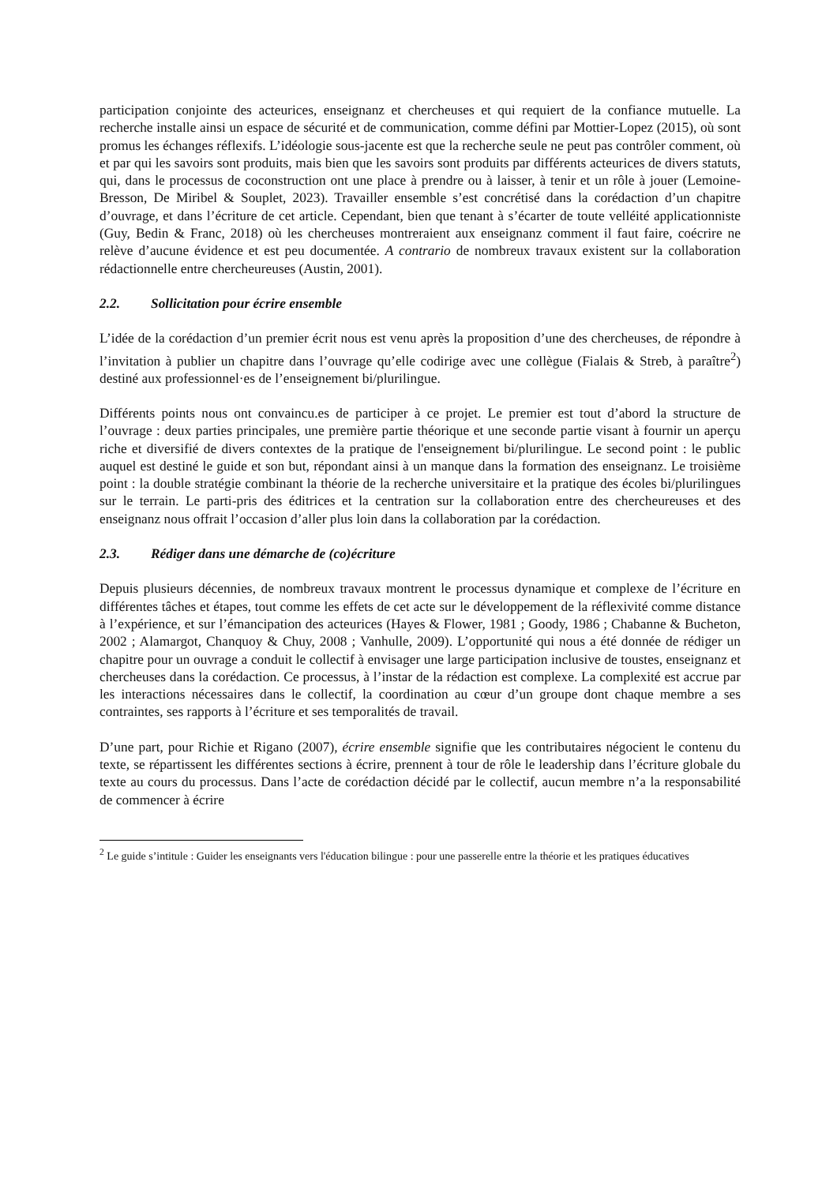participation conjointe des acteurices, enseignanz et chercheuses et qui requiert de la confiance mutuelle. La recherche installe ainsi un espace de sécurité et de communication, comme défini par Mottier-Lopez (2015), où sont promus les échanges réflexifs. L’idéologie sous-jacente est que la recherche seule ne peut pas contrôler comment, où et par qui les savoirs sont produits, mais bien que les savoirs sont produits par différents acteurices de divers statuts, qui, dans le processus de coconstruction ont une place à prendre ou à laisser, à tenir et un rôle à jouer (Lemoine-Bresson, De Miribel & Souplet, 2023). Travailler ensemble s’est concrétisé dans la corédaction d’un chapitre d’ouvrage, et dans l’écriture de cet article. Cependant, bien que tenant à s’écarter de toute velléité applicationniste (Guy, Bedin & Franc, 2018) où les chercheuses montreraient aux enseignanz comment il faut faire, coécrire ne relève d’aucune évidence et est peu documentée. A contrario de nombreux travaux existent sur la collaboration rédactionnelle entre chercheureuses (Austin, 2001).
2.2. Sollicitation pour écrire ensemble
L’idée de la corédaction d’un premier écrit nous est venu après la proposition d’une des chercheuses, de répondre à l’invitation à publier un chapitre dans l’ouvrage qu’elle codirige avec une collègue (Fialais & Streb, à paraître<sup>2</sup>) destiné aux professionnel·es de l’enseignement bi/plurilingue.
Différents points nous ont convaincu.es de participer à ce projet. Le premier est tout d’abord la structure de l’ouvrage : deux parties principales, une première partie théorique et une seconde partie visant à fournir un aperçu riche et diversifié de divers contextes de la pratique de l'enseignement bi/plurilingue. Le second point : le public auquel est destiné le guide et son but, répondant ainsi à un manque dans la formation des enseignanz. Le troisième point : la double stratégie combinant la théorie de la recherche universitaire et la pratique des écoles bi/plurilingues sur le terrain. Le parti-pris des éditrices et la centration sur la collaboration entre des chercheureuses et des enseignanz nous offrait l’occasion d’aller plus loin dans la collaboration par la corédaction.
2.3. Rédiger dans une démarche de (co)écriture
Depuis plusieurs décennies, de nombreux travaux montrent le processus dynamique et complexe de l’écriture en différentes tâches et étapes, tout comme les effets de cet acte sur le développement de la réflexivité comme distance à l’expérience, et sur l’émancipation des acteurices (Hayes & Flower, 1981 ; Goody, 1986 ; Chabanne & Bucheton, 2002 ; Alamargot, Chanquoy & Chuy, 2008 ; Vanhulle, 2009). L’opportunité qui nous a été donnée de rédiger un chapitre pour un ouvrage a conduit le collectif à envisager une large participation inclusive de toustes, enseignanz et chercheuses dans la corédaction. Ce processus, à l’instar de la rédaction est complexe. La complexité est accrue par les interactions nécessaires dans le collectif, la coordination au cœur d’un groupe dont chaque membre a ses contraintes, ses rapports à l’écriture et ses temporalités de travail.
D’une part, pour Richie et Rigano (2007), écrire ensemble signifie que les contributaires négocient le contenu du texte, se répartissent les différentes sections à écrire, prennent à tour de rôle le leadership dans l’écriture globale du texte au cours du processus. Dans l’acte de corédaction décidé par le collectif, aucun membre n’a la responsabilité de commencer à écrire
<sup>2</sup> Le guide s’intitule : Guider les enseignants vers l'éducation bilingue : pour une passerelle entre la théorie et les pratiques éducatives